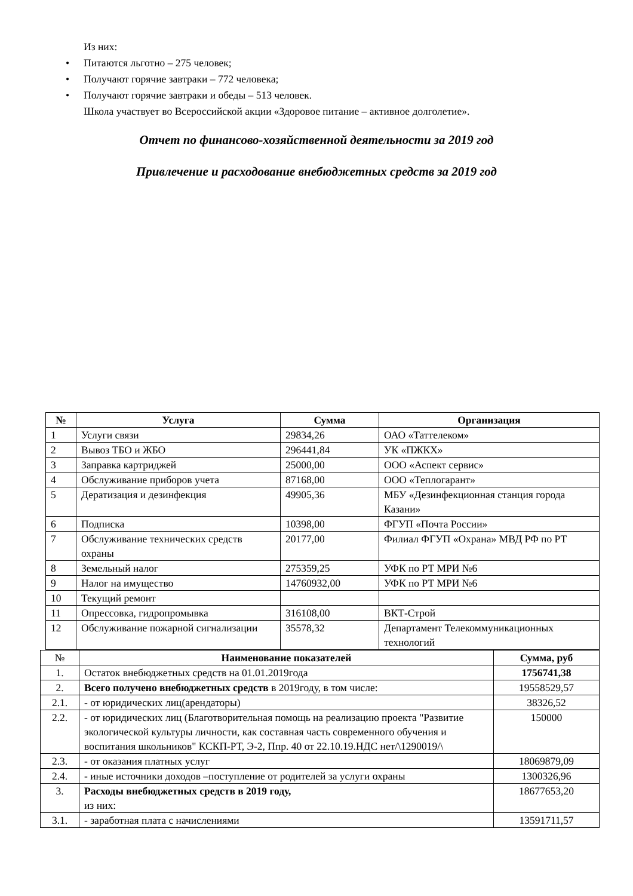Из них:
• Питаются льготно – 275 человек;
• Получают горячие завтраки – 772 человека;
• Получают горячие завтраки и обеды – 513 человек.
Школа участвует во Всероссийской акции «Здоровое питание – активное долголетие».
Отчет по финансово-хозяйственной деятельности за 2019 год
Привлечение и расходование внебюджетных средств за 2019 год
| № | Услуга | Сумма | Организация |
| --- | --- | --- | --- |
| 1 | Услуги связи | 29834,26 | ОАО «Таттелеком» |
| 2 | Вывоз ТБО и ЖБО | 296441,84 | УК «ПЖКХ» |
| 3 | Заправка картриджей | 25000,00 | ООО «Аспект сервис» |
| 4 | Обслуживание приборов учета | 87168,00 | ООО «Теплогарант» |
| 5 | Дератизация и дезинфекция | 49905,36 | МБУ «Дезинфекционная станция города Казани» |
| 6 | Подписка | 10398,00 | ФГУП «Почта России» |
| 7 | Обслуживание технических средств охраны | 20177,00 | Филиал ФГУП «Охрана» МВД РФ по РТ |
| 8 | Земельный налог | 275359,25 | УФК по РТ МРИ №6 |
| 9 | Налог на имущество | 14760932,00 | УФК по РТ МРИ №6 |
| 10 | Текущий ремонт | | |
| 11 | Опрессовка, гидропромывка | 316108,00 | ВКТ-Строй |
| 12 | Обслуживание пожарной сигнализации | 35578,32 | Департамент Телекоммуникационных технологий |
| № | Наименование показателей | Сумма, руб |
| --- | --- | --- |
| 1. | Остаток внебюджетных средств на 01.01.2019года | 1756741,38 |
| 2. | Всего получено внебюджетных средств в 2019году, в том числе: | 19558529,57 |
| 2.1. | - от юридических лиц(арендаторы) | 38326,52 |
| 2.2. | - от юридических лиц (Благотворительная помощь на реализацию проекта "Развитие экологической культуры личности, как составная часть современного обучения и воспитания школьников" КСКП-РТ, Э-2, Ппр. 40 от 22.10.19.НДС нет/\1290019/\ | 150000 |
| 2.3. | - от оказания платных услуг | 18069879,09 |
| 2.4. | - иные источники доходов –поступление от родителей за услуги охраны | 1300326,96 |
| 3. | Расходы внебюджетных средств в 2019 году, из них: | 18677653,20 |
| 3.1. | - заработная плата с начислениями | 13591711,57 |